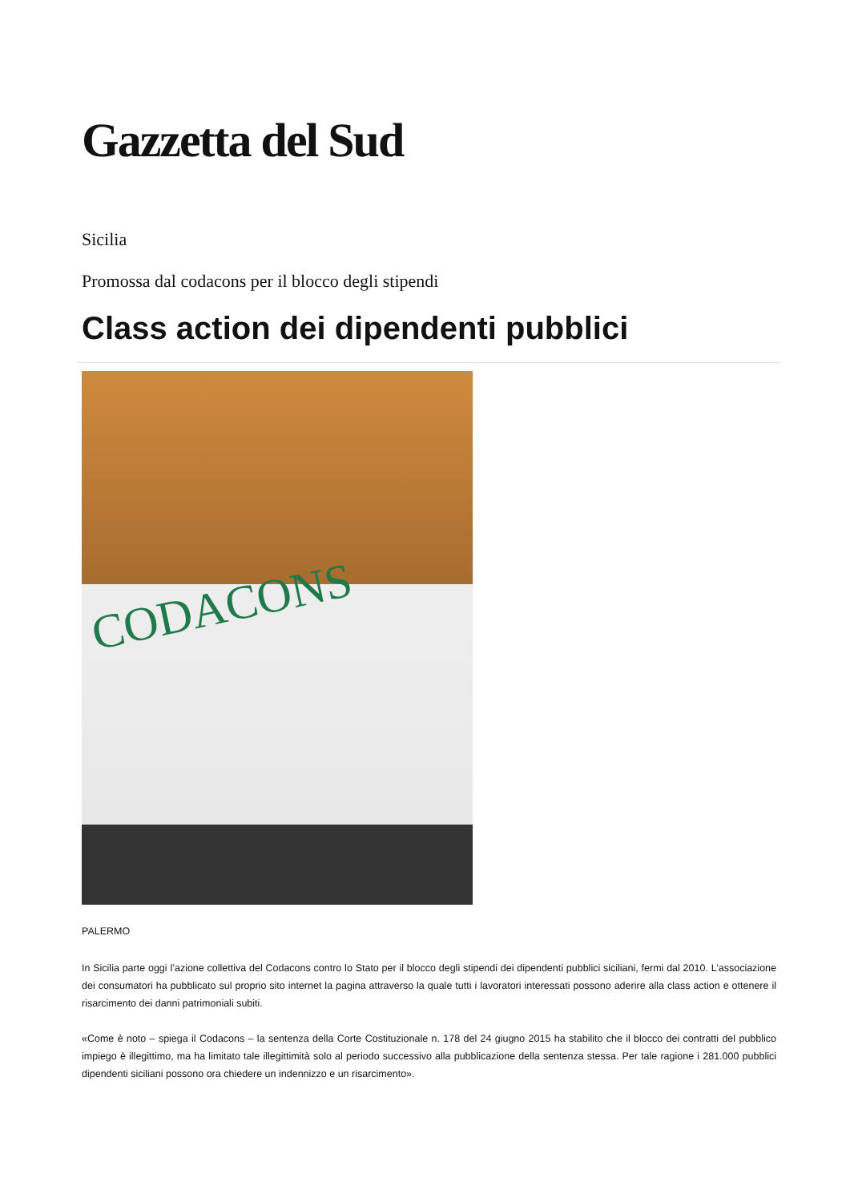Gazzetta del Sud
Sicilia
Promossa dal codacons per il blocco degli stipendi
Class action dei dipendenti pubblici
CODACONS
PALERMO
In Sicilia parte oggi l’azione collettiva del Codacons contro lo Stato per il blocco degli stipendi dei dipendenti pubblici siciliani, fermi dal 2010. L’associazione dei consumatori ha pubblicato sul proprio sito internet la pagina attraverso la quale tutti i lavoratori interessati possono aderire alla class action e ottenere il risarcimento dei danni patrimoniali subiti.
«Come è noto – spiega il Codacons – la sentenza della Corte Costituzionale n. 178 del 24 giugno 2015 ha stabilito che il blocco dei contratti del pubblico impiego è illegittimo, ma ha limitato tale illegittimità solo al periodo successivo alla pubblicazione della sentenza stessa. Per tale ragione i 281.000 pubblici dipendenti siciliani possono ora chiedere un indennizzo e un risarcimento».